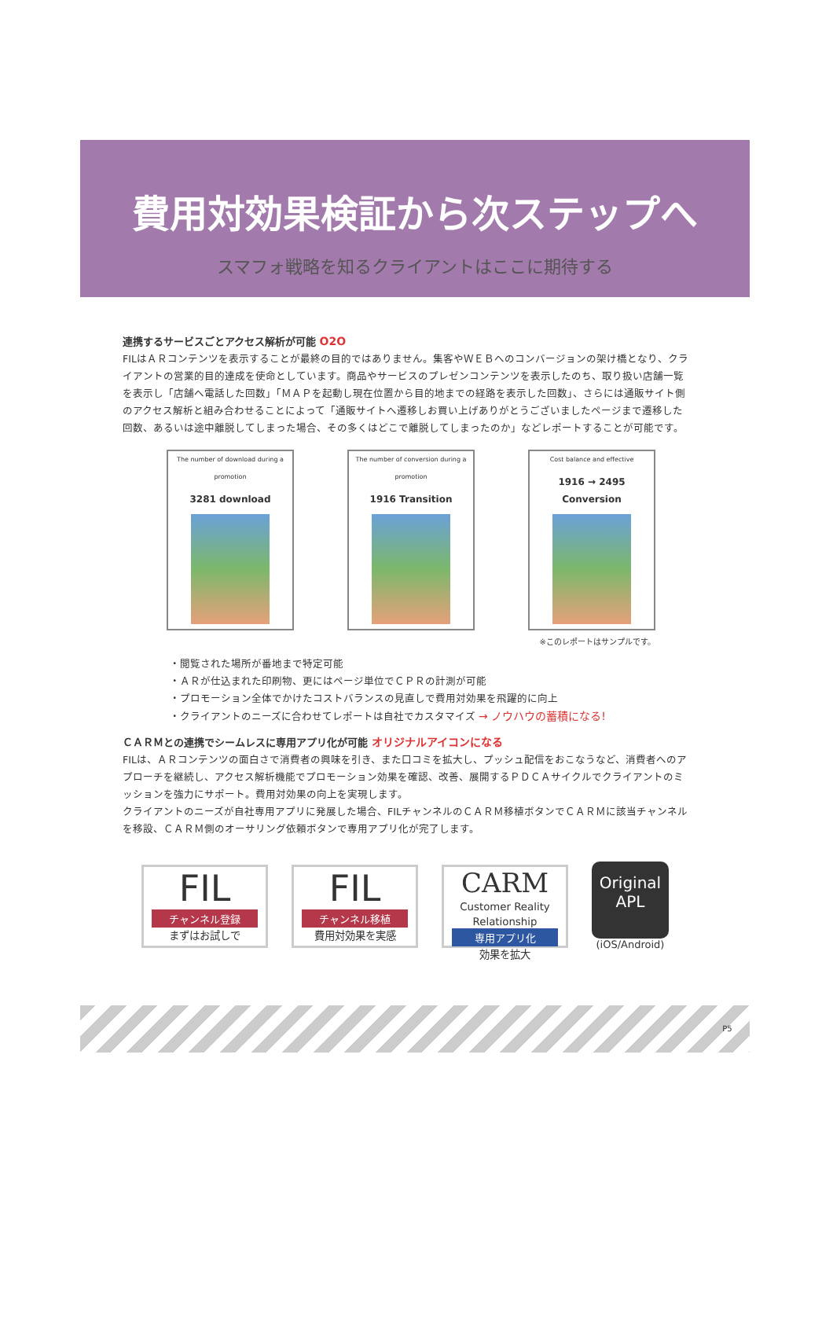費用対効果検証から次ステップへ
スマフォ戦略を知るクライアントはここに期待する
連携するサービスごとアクセス解析が可能 O2O
FILはＡＲコンテンツを表示することが最終の目的ではありません。集客やＷＥＢへのコンバージョンの架け橋となり、クライアントの営業的目的達成を使命としています。商品やサービスのプレゼンコンテンツを表示したのち、取り扱い店舗一覧を表示し「店舗へ電話した回数」「ＭＡＰを起動し現在位置から目的地までの経路を表示した回数」、さらには通販サイト側のアクセス解析と組み合わせることによって「通販サイトへ遷移しお買い上げありがとうございましたページまで遷移した回数、あるいは途中離脱してしまった場合、その多くはどこで離脱してしまったのか」などレポートすることが可能です。
The number of download during a promotion
3281 download
The number of conversion during a promotion
1916 Transition
Cost balance and effective
1916 → 2495 Conversion
※このレポートはサンプルです。
・閲覧された場所が番地まで特定可能
・ＡＲが仕込まれた印刷物、更にはページ単位でＣＰＲの計測が可能
・プロモーション全体でかけたコストバランスの見直しで費用対効果を飛躍的に向上
・クライアントのニーズに合わせてレポートは自社でカスタマイズ → ノウハウの蓄積になる!
ＣＡＲＭとの連携でシームレスに専用アプリ化が可能 オリジナルアイコンになる
FILは、ＡＲコンテンツの面白さで消費者の興味を引き、また口コミを拡大し、プッシュ配信をおこなうなど、消費者へのアプローチを継続し、アクセス解析機能でプロモーション効果を確認、改善、展開するＰＤＣＡサイクルでクライアントのミッションを強力にサポート。費用対効果の向上を実現します。
クライアントのニーズが自社専用アプリに発展した場合、FILチャンネルのＣＡＲＭ移植ボタンでＣＡＲＭに該当チャンネルを移設、ＣＡＲＭ側のオーサリング依頼ボタンで専用アプリ化が完了します。
FIL
チャンネル登録
まずはお試しで
FIL
チャンネル移植
費用対効果を実感
CARM
Customer Reality Relationship
専用アプリ化
効果を拡大
Original
APL
(iOS/Android)
P5